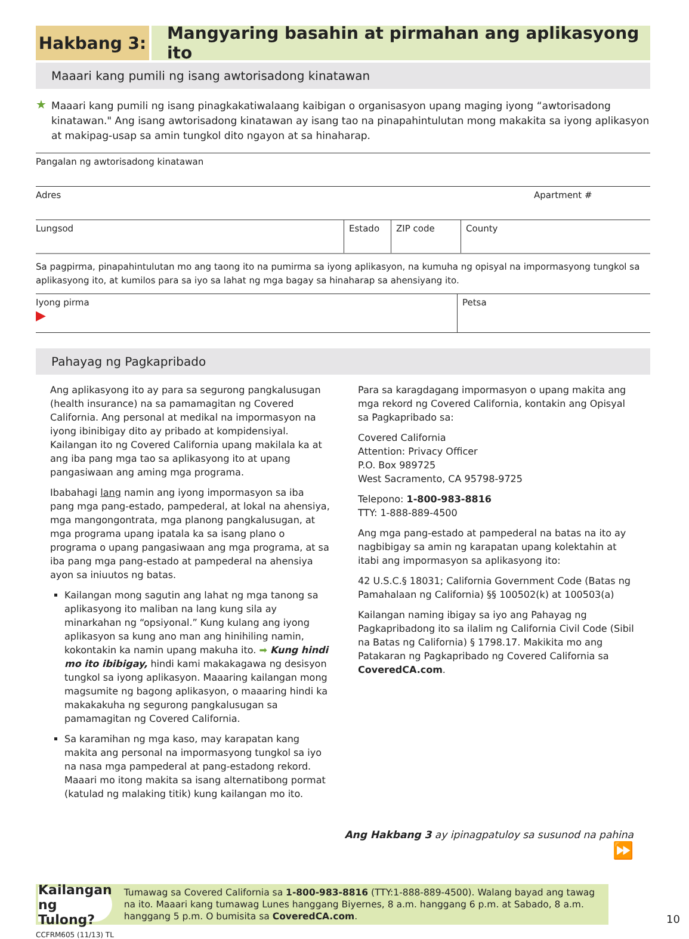Hakbang 3: Mangyaring basahin at pirmahan ang aplikasyong ito
Maaari kang pumili ng isang awtorisadong kinatawan
★ Maaari kang pumili ng isang pinagkakatiwalaang kaibigan o organisasyon upang maging iyong “awtorisadong kinatawan." Ang isang awtorisadong kinatawan ay isang tao na pinapahintulutan mong makakita sa iyong aplikasyon at makipag-usap sa amin tungkol dito ngayon at sa hinaharap.
Pangalan ng awtorisadong kinatawan
Adres Apartment #
Lungsod Estado ZIP code County
Sa pagpirma, pinapahintulutan mo ang taong ito na pumirma sa iyong aplikasyon, na kumuha ng opisyal na impormasyong tungkol sa aplikasyong ito, at kumilos para sa iyo sa lahat ng mga bagay sa hinaharap sa ahensiyang ito.
Iyong pirma
▶
Petsa
Pahayag ng Pagkapribado
Ang aplikasyong ito ay para sa segurong pangkalusugan (health insurance) na sa pamamagitan ng Covered California. Ang personal at medikal na impormasyon na iyong ibinibigay dito ay pribado at kompidensiyal. Kailangan ito ng Covered California upang makilala ka at ang iba pang mga tao sa aplikasyong ito at upang pangasiwaan ang aming mga programa.
Ibabahagi lang namin ang iyong impormasyon sa iba pang mga pang-estado, pampederal, at lokal na ahensiya, mga mangongontrata, mga planong pangkalusugan, at mga programa upang ipatala ka sa isang plano o programa o upang pangasiwaan ang mga programa, at sa iba pang mga pang-estado at pampederal na ahensiya ayon sa iniuutos ng batas.
Kailangan mong sagutin ang lahat ng mga tanong sa aplikasyong ito maliban na lang kung sila ay minarkahan ng “opsiyonal.” Kung kulang ang iyong aplikasyon sa kung ano man ang hinihiling namin, kokontakin ka namin upang makuha ito. ➡ Kung hindi mo ito ibibigay, hindi kami makakagawa ng desisyon tungkol sa iyong aplikasyon. Maaaring kailangan mong magsumite ng bagong aplikasyon, o maaaring hindi ka makakakuha ng segurong pangkalusugan sa pamamagitan ng Covered California.
Sa karamihan ng mga kaso, may karapatan kang makita ang personal na impormasyong tungkol sa iyo na nasa mga pampederal at pang-estadong rekord. Maaari mo itong makita sa isang alternatibong pormat (katulad ng malaking titik) kung kailangan mo ito.
Para sa karagdagang impormasyon o upang makita ang mga rekord ng Covered California, kontakin ang Opisyal sa Pagkapribado sa:
Covered California
Attention: Privacy Officer
P.O. Box 989725
West Sacramento, CA 95798-9725
Telepono: 1-800-983-8816
TTY: 1-888-889-4500
Ang mga pang-estado at pampederal na batas na ito ay nagbibigay sa amin ng karapatan upang kolektahin at itabi ang impormasyon sa aplikasyong ito:
42 U.S.C.§ 18031; California Government Code (Batas ng Pamahalaan ng California) §§ 100502(k) at 100503(a)
Kailangan naming ibigay sa iyo ang Pahayag ng Pagkapribadong ito sa ilalim ng California Civil Code (Sibil na Batas ng California) § 1798.17. Makikita mo ang Patakaran ng Pagkapribado ng Covered California sa CoveredCA.com.
Ang Hakbang 3 ay ipinagpatuloy sa susunod na pahina
⏩
Kailangan ng Tulong?
Tumawag sa Covered California sa 1-800-983-8816 (TTY:1-888-889-4500). Walang bayad ang tawag na ito. Maaari kang tumawag Lunes hanggang Biyernes, 8 a.m. hanggang 6 p.m. at Sabado, 8 a.m. hanggang 5 p.m. O bumisita sa CoveredCA.com.
CCFRM605 (11/13) TL 10